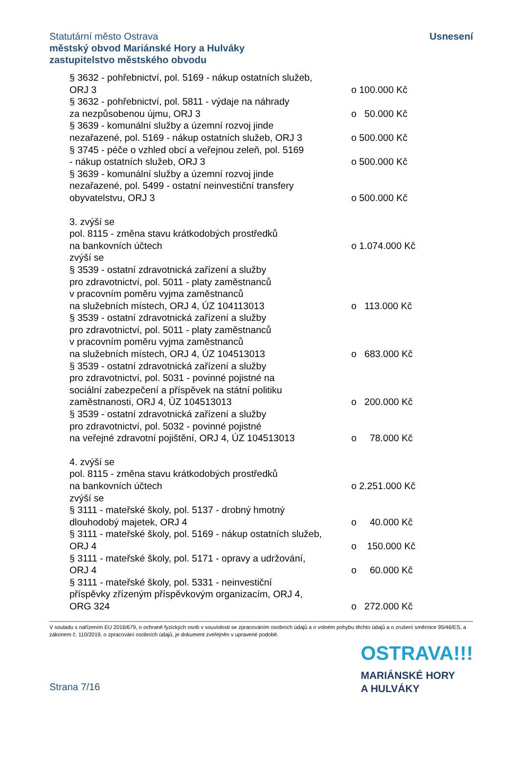Statutární město Ostrava
městský obvod Mariánské Hory a Hulváky
zastupitelstvo městského obvodu
Usnesení
§ 3632 - pohřebnictví, pol. 5169 - nákup ostatních služeb,
ORJ 3
o 100.000 Kč
§ 3632 - pohřebnictví, pol. 5811 - výdaje na náhrady
za nezpůsobenou újmu, ORJ 3
o 50.000 Kč
§ 3639 - komunální služby a územní rozvoj jinde
nezařazené, pol. 5169 - nákup ostatních služeb, ORJ 3
o 500.000 Kč
§ 3745 - péče o vzhled obcí a veřejnou zeleň, pol. 5169
- nákup ostatních služeb, ORJ 3
o 500.000 Kč
§ 3639 - komunální služby a územní rozvoj jinde
nezařazené, pol. 5499 - ostatní neinvestiční transfery
obyvatelstvu, ORJ 3
o 500.000 Kč
3. zvýší se
pol. 8115 - změna stavu krátkodobých prostředků
na bankovních účtech
o 1.074.000 Kč
zvýší se
§ 3539 - ostatní zdravotnická zařízení a služby
pro zdravotnictví, pol. 5011 - platy zaměstnanců
v pracovním poměru vyjma zaměstnanců
na služebních místech, ORJ 4, ÚZ 104113013
o 113.000 Kč
§ 3539 - ostatní zdravotnická zařízení a služby
pro zdravotnictví, pol. 5011 - platy zaměstnanců
v pracovním poměru vyjma zaměstnanců
na služebních místech, ORJ 4, ÚZ 104513013
o 683.000 Kč
§ 3539 - ostatní zdravotnická zařízení a služby
pro zdravotnictví, pol. 5031 - povinné pojistné na
sociální zabezpečení a příspěvek na státní politiku
zaměstnanosti, ORJ 4, ÚZ 104513013
o 200.000 Kč
§ 3539 - ostatní zdravotnická zařízení a služby
pro zdravotnictví, pol. 5032 - povinné pojistné
na veřejné zdravotní pojištění, ORJ 4, ÚZ 104513013
o 78.000 Kč
4. zvýší se
pol. 8115 - změna stavu krátkodobých prostředků
na bankovních účtech
o 2.251.000 Kč
zvýší se
§ 3111 - mateřské školy, pol. 5137 - drobný hmotný
dlouhodobý majetek, ORJ 4
o 40.000 Kč
§ 3111 - mateřské školy, pol. 5169 - nákup ostatních služeb,
ORJ 4
o 150.000 Kč
§ 3111 - mateřské školy, pol. 5171 - opravy a udržování,
ORJ 4
o 60.000 Kč
§ 3111 - mateřské školy, pol. 5331 - neinvestiční
příspěvky zřízeným příspěvkovým organizacím, ORJ 4,
ORG 324
o 272.000 Kč
V souladu s nařízením EU 2016/679, o ochraně fyzických osob v souvislosti se zpracováním osobních údajů a o volném pohybu těchto údajů a o zrušení směrnice 95/46/ES, a zákonem č. 110/2019, o zpracování osobních údajů, je dokument zveřejněn v upravené podobě.
Strana 7/16
OSTRAVA!!!
MARIÁNSKÉ HORY
A HULVÁKY